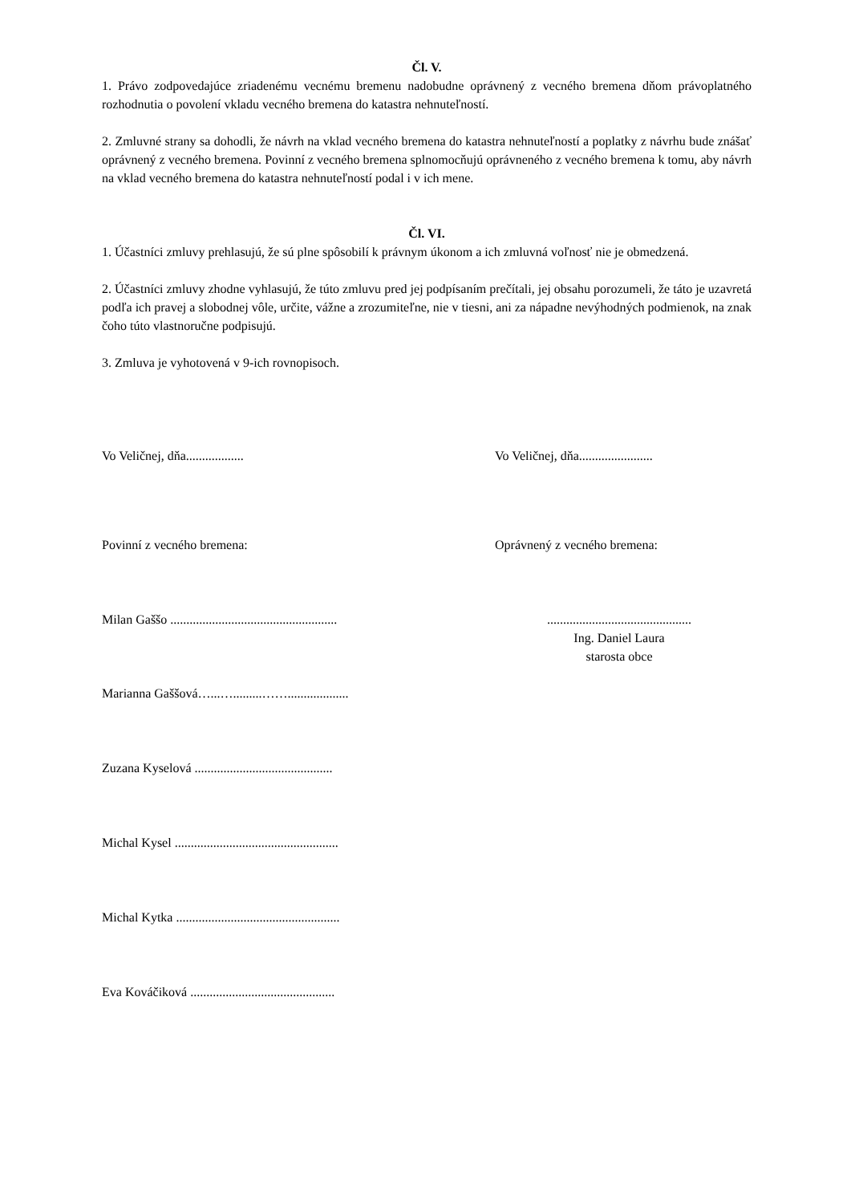Čl. V.
1. Právo zodpovedajúce zriadenému vecnému bremenu nadobudne oprávnený z vecného bremena dňom právoplatného rozhodnutia o povolení vkladu vecného bremena do katastra nehnuteľností.
2. Zmluvné strany sa dohodli, že návrh na vklad vecného bremena do katastra nehnuteľností a poplatky z návrhu bude znášať oprávnený z vecného bremena. Povinní z vecného bremena splnomocňujú oprávneného z vecného bremena k tomu, aby návrh na vklad vecného bremena do katastra nehnuteľností podal i v ich mene.
Čl. VI.
1. Účastníci zmluvy prehlasujú, že sú plne spôsobilí k právnym úkonom a ich zmluvná voľnosť nie je obmedzená.
2. Účastníci zmluvy zhodne vyhlasujú, že túto zmluvu pred jej podpísaním prečítali, jej obsahu porozumeli, že táto je uzavretá podľa ich pravej a slobodnej vôle, určite, vážne a zrozumiteľne, nie v tiesni, ani za nápadne nevýhodných podmienok, na znak čoho túto vlastnoručne podpisujú.
3. Zmluva je vyhotovená v 9-ich rovnopisoch.
Vo Veličnej, dňa.................. Vo Veličnej, dňa.......................
Povinní z vecného bremena: Oprávnený z vecného bremena:
Milan Gaššo ....................................................
.............................................
Ing. Daniel Laura
starosta obce
Marianna Gaššová…...….........……...................
Zuzana Kyselová ...........................................
Michal Kysel ...................................................
Michal Kytka ...................................................
Eva Kováčiková .............................................